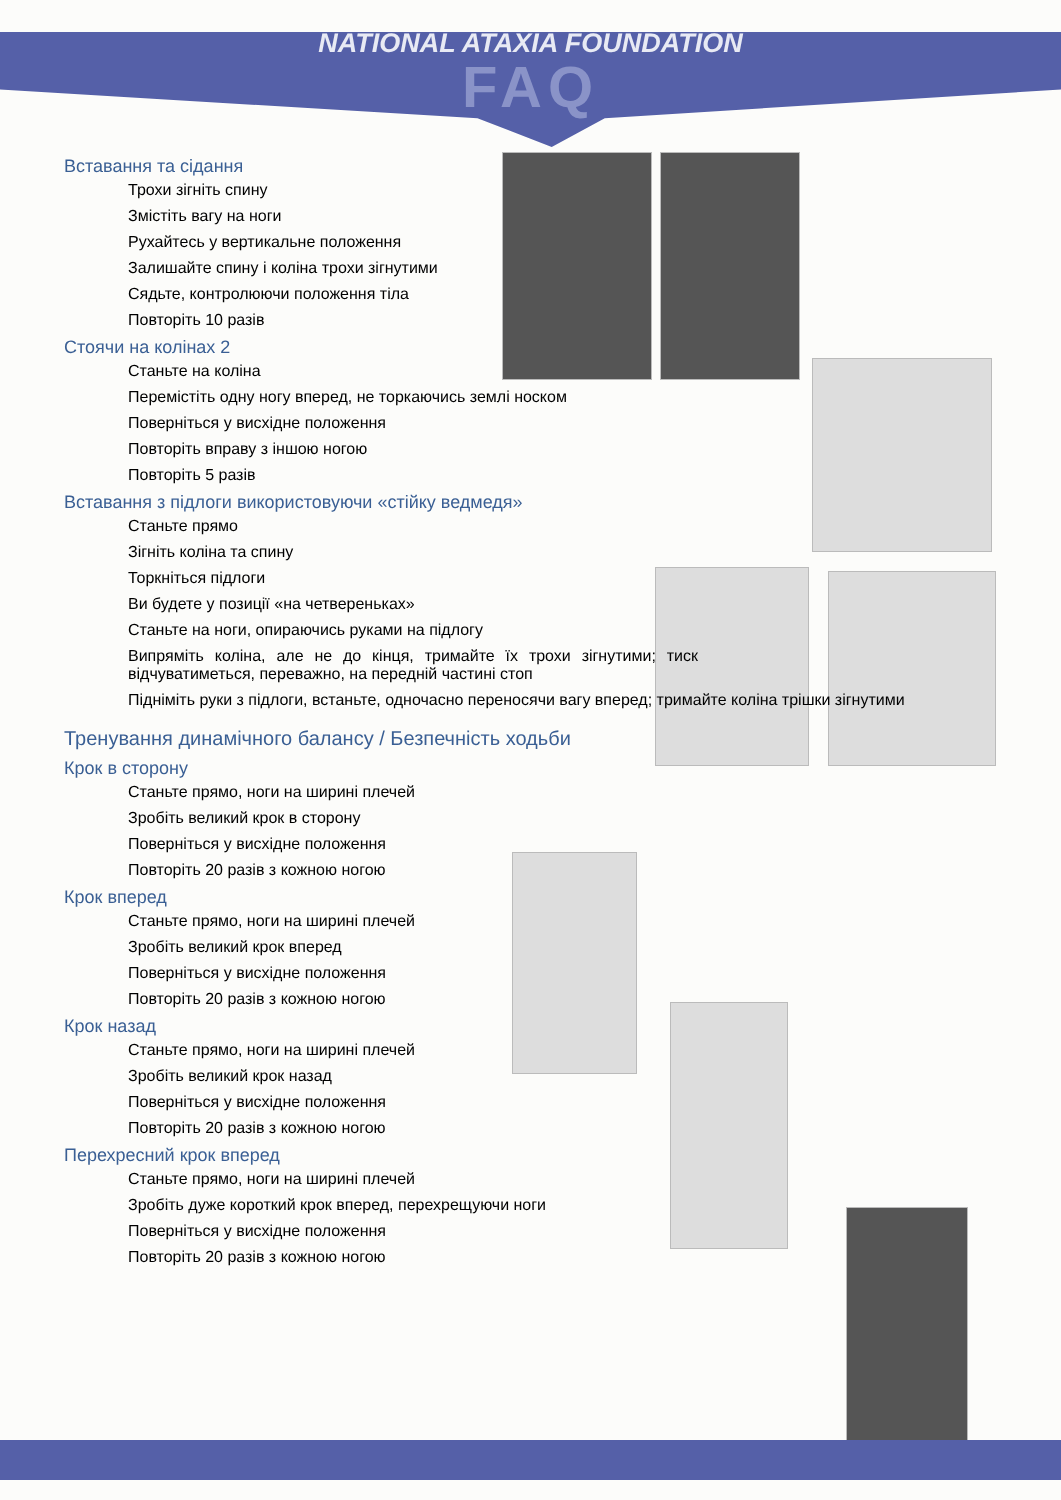NATIONAL ATAXIA FOUNDATION
FAQ
Вставання та сідання
Трохи зігніть спину
Змістіть вагу на ноги
Рухайтесь у вертикальне положення
Залишайте спину і коліна трохи зігнутими
Сядьте, контролюючи положення тіла
Повторіть 10 разів
Стоячи на колінах 2
Станьте на коліна
Перемістіть одну ногу вперед, не торкаючись землі носком
Поверніться у висхідне положення
Повторіть вправу з іншою ногою
Повторіть 5 разів
Вставання з підлоги використовуючи «стійку ведмедя»
Станьте прямо
Зігніть коліна та спину
Торкніться підлоги
Ви будете у позиції «на четвереньках»
Станьте на ноги, опираючись руками на підлогу
Випряміть коліна, але не до кінця, тримайте їх трохи зігнутими; тиск відчуватиметься, переважно, на передній частині стоп
Підніміть руки з підлоги, встаньте, одночасно переносячи вагу вперед; тримайте коліна трішки зігнутими
Тренування динамічного балансу / Безпечність ходьби
Крок в сторону
Станьте прямо, ноги на ширині плечей
Зробіть великий крок в сторону
Поверніться у висхідне положення
Повторіть 20 разів з кожною ногою
Крок вперед
Станьте прямо, ноги на ширині плечей
Зробіть великий крок вперед
Поверніться у висхідне положення
Повторіть 20 разів з кожною ногою
Крок назад
Станьте прямо, ноги на ширині плечей
Зробіть великий крок назад
Поверніться у висхідне положення
Повторіть 20 разів з кожною ногою
Перехресний крок вперед
Станьте прямо, ноги на ширині плечей
Зробіть дуже короткий крок вперед, перехрещуючи ноги
Поверніться у висхідне положення
Повторіть 20 разів з кожною ногою